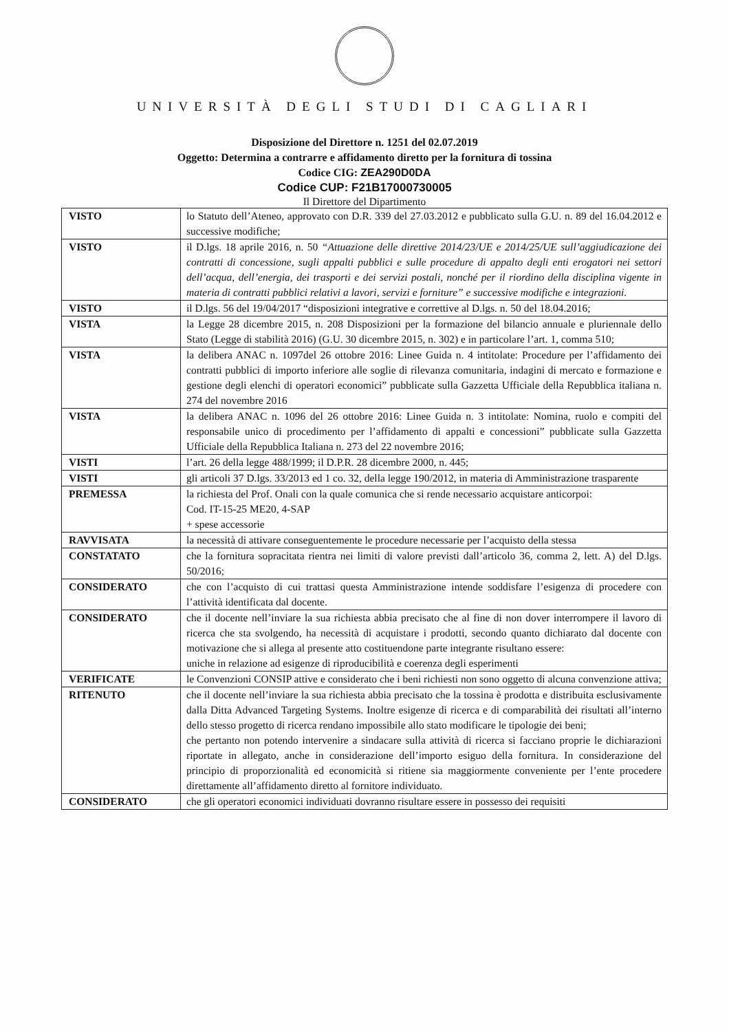UNIVERSITÀ DEGLI STUDI DI CAGLIARI
Disposizione del Direttore n. 1251 del 02.07.2019
Oggetto: Determina a contrarre e affidamento diretto per la fornitura di tossina
Codice CIG: ZEA290D0DA
Codice CUP: F21B17000730005
Il Direttore del Dipartimento
| VISTO | lo Statuto dell’Ateneo, approvato con D.R. 339 del 27.03.2012 e pubblicato sulla G.U. n. 89 del 16.04.2012 e successive modifiche; |
| VISTO | il D.lgs. 18 aprile 2016, n. 50 “Attuazione delle direttive 2014/23/UE e 2014/25/UE sull’aggiudicazione dei contratti di concessione, sugli appalti pubblici e sulle procedure di appalto degli enti erogatori nei settori dell’acqua, dell’energia, dei trasporti e dei servizi postali, nonché per il riordino della disciplina vigente in materia di contratti pubblici relativi a lavori, servizi e forniture” e successive modifiche e integrazioni. |
| VISTO | il D.lgs. 56 del 19/04/2017 “disposizioni integrative e correttive al D.lgs. n. 50 del 18.04.2016; |
| VISTA | la Legge 28 dicembre 2015, n. 208 Disposizioni per la formazione del bilancio annuale e pluriennale dello Stato (Legge di stabilità 2016) (G.U. 30 dicembre 2015, n. 302) e in particolare l’art. 1, comma 510; |
| VISTA | la delibera ANAC n. 1097del 26 ottobre 2016: Linee Guida n. 4 intitolate: Procedure per l’affidamento dei contratti pubblici di importo inferiore alle soglie di rilevanza comunitaria, indagini di mercato e formazione e gestione degli elenchi di operatori economici” pubblicate sulla Gazzetta Ufficiale della Repubblica italiana n. 274 del novembre 2016 |
| VISTA | la delibera ANAC n. 1096 del 26 ottobre 2016: Linee Guida n. 3 intitolate: Nomina, ruolo e compiti del responsabile unico di procedimento per l’affidamento di appalti e concessioni” pubblicate sulla Gazzetta Ufficiale della Repubblica Italiana n. 273 del 22 novembre 2016; |
| VISTI | l’art. 26 della legge 488/1999; il D.P.R. 28 dicembre 2000, n. 445; |
| VISTI | gli articoli 37 D.lgs. 33/2013 ed 1 co. 32, della legge 190/2012, in materia di Amministrazione trasparente |
| PREMESSA | la richiesta del Prof. Onali con la quale comunica che si rende necessario acquistare anticorpoi: Cod. IT-15-25 ME20, 4-SAP + spese accessorie |
| RAVVISATA | la necessità di attivare conseguentemente le procedure necessarie per l’acquisto della stessa |
| CONSTATATO | che la fornitura sopracitata rientra nei limiti di valore previsti dall’articolo 36, comma 2, lett. A) del D.lgs. 50/2016; |
| CONSIDERATO | che con l’acquisto di cui trattasi questa Amministrazione intende soddisfare l’esigenza di procedere con l’attività identificata dal docente. |
| CONSIDERATO | che il docente nell’inviare la sua richiesta abbia precisato che al fine di non dover interrompere il lavoro di ricerca che sta svolgendo, ha necessità di acquistare i prodotti, secondo quanto dichiarato dal docente con motivazione che si allega al presente atto costituendone parte integrante risultano essere: uniche in relazione ad esigenze di riproducibilità e coerenza degli esperimenti |
| VERIFICATE | le Convenzioni CONSIP attive e considerato che i beni richiesti non sono oggetto di alcuna convenzione attiva; |
| RITENUTO | che il docente nell’inviare la sua richiesta abbia precisato che la tossina è prodotta e distribuita esclusivamente dalla Ditta Advanced Targeting Systems. Inoltre esigenze di ricerca e di comparabilità dei risultati all’interno dello stesso progetto di ricerca rendano impossibile allo stato modificare le tipologie dei beni; che pertanto non potendo intervenire a sindacare sulla attività di ricerca si facciano proprie le dichiarazioni riportate in allegato, anche in considerazione dell’importo esiguo della fornitura. In considerazione del principio di proporzionalità ed economicità si ritiene sia maggiormente conveniente per l’ente procedere direttamente all’affidamento diretto al fornitore individuato. |
| CONSIDERATO | che gli operatori economici individuati dovranno risultare essere in possesso dei requisiti |